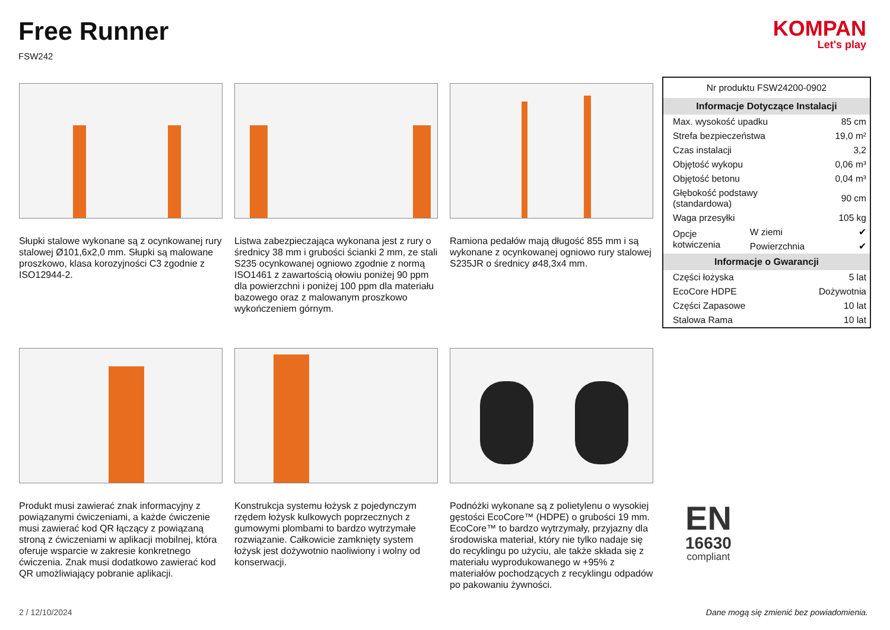Free Runner
FSW242
KOMPAN
Let's play
Słupki stalowe wykonane są z ocynkowanej rury stalowej Ø101,6x2,0 mm. Słupki są malowane proszkowo, klasa korozyjności C3 zgodnie z ISO12944-2.
Listwa zabezpieczająca wykonana jest z rury o średnicy 38 mm i grubości ścianki 2 mm, ze stali S235 ocynkowanej ogniowo zgodnie z normą ISO1461 z zawartością ołowiu poniżej 90 ppm dla powierzchni i poniżej 100 ppm dla materiału bazowego oraz z malowanym proszkowo wykończeniem górnym.
Ramiona pedałów mają długość 855 mm i są wykonane z ocynkowanej ogniowo rury stalowej S235JR o średnicy ø48,3x4 mm.
Produkt musi zawierać znak informacyjny z powiązanymi ćwiczeniami, a każde ćwiczenie musi zawierać kod QR łączący z powiązaną stroną z ćwiczeniami w aplikacji mobilnej, która oferuje wsparcie w zakresie konkretnego ćwiczenia. Znak musi dodatkowo zawierać kod QR umożliwiający pobranie aplikacji.
Konstrukcja systemu łożysk z pojedynczym rzędem łożysk kulkowych poprzecznych z gumowymi plombami to bardzo wytrzymałe rozwiązanie. Całkowicie zamknięty system łożysk jest dożywotnio naoliwiony i wolny od konserwacji.
Podnóżki wykonane są z polietylenu o wysokiej gęstości EcoCore™ (HDPE) o grubości 19 mm. EcoCore™ to bardzo wytrzymały, przyjazny dla środowiska materiał, który nie tylko nadaje się do recyklingu po użyciu, ale także składa się z materiału wyprodukowanego w +95% z materiałów pochodzących z recyklingu odpadów po pakowaniu żywności.
| Nr produktu FSW24200-0902 | | |
| Informacje Dotyczące Instalacji | | |
| Max. wysokość upadku | | 85 cm |
| Strefa bezpieczeństwa | | 19,0 m² |
| Czas instalacji | | 3,2 |
| Objętość wykopu | | 0,06 m³ |
| Objętość betonu | | 0,04 m³ |
| Głębokość podstawy (standardowa) | | 90 cm |
| Waga przesyłki | | 105 kg |
| Opcje kotwiczenia | W ziemi | ✔ |
| | Powierzchnia | ✔ |
| Informacje o Gwarancji | | |
| Części łożyska | | 5 lat |
| EcoCore HDPE | | Dożywotnia |
| Części Zapasowe | | 10 lat |
| Stalowa Rama | | 10 lat |
EN
16630
compliant
2 / 12/10/2024
Dane mogą się zmienić bez powiadomienia.